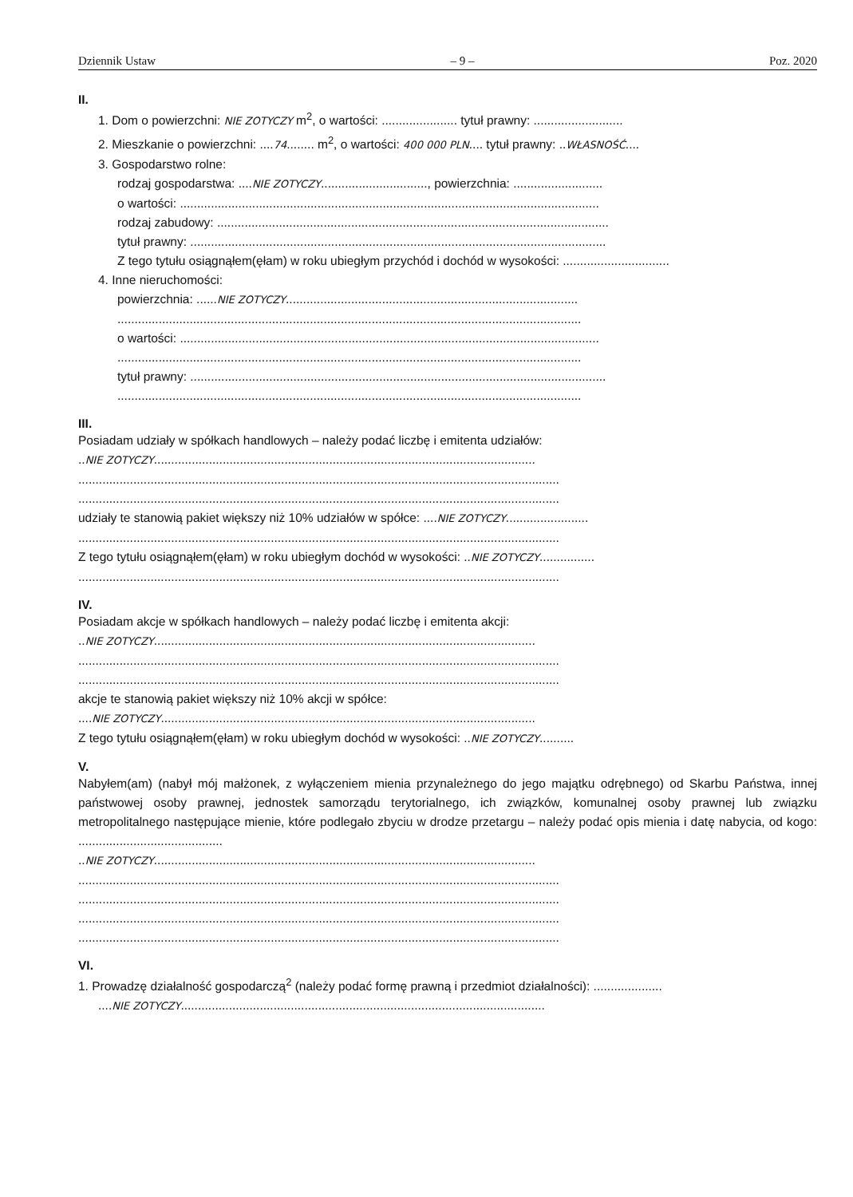Dziennik Ustaw – 9 – Poz. 2020
II.
1. Dom o powierzchni: NIE ZOTYCZY m<sup>2</sup>, o wartości: ...................... tytuł prawny: ..........................
2. Mieszkanie o powierzchni: ....74........ m<sup>2</sup>, o wartości: 400 000 PLN.... tytuł prawny: ..WŁASNOŚĆ....
3. Gospodarstwo rolne:
rodzaj gospodarstwa: ....NIE ZOTYCZY..............................., powierzchnia: ..........................
o wartości: ..........................................................................................................................
rodzaj zabudowy: ..................................................................................................................
tytuł prawny: .........................................................................................................................
Z tego tytułu osiągnąłem(ęłam) w roku ubiegłym przychód i dochód w wysokości: ...............................
4. Inne nieruchomości:
powierzchnia: ......NIE ZOTYCZY.....................................................................................
.......................................................................................................................................
o wartości: ..........................................................................................................................
.......................................................................................................................................
tytuł prawny: .........................................................................................................................
.......................................................................................................................................
III.
Posiadam udziały w spółkach handlowych – należy podać liczbę i emitenta udziałów:
..NIE ZOTYCZY...............................................................................................................
............................................................................................................................................
............................................................................................................................................
udziały te stanowią pakiet większy niż 10% udziałów w spółce: ....NIE ZOTYCZY........................
............................................................................................................................................
Z tego tytułu osiągnąłem(ęłam) w roku ubiegłym dochód w wysokości: ..NIE ZOTYCZY................
............................................................................................................................................
IV.
Posiadam akcje w spółkach handlowych – należy podać liczbę i emitenta akcji:
..NIE ZOTYCZY...............................................................................................................
............................................................................................................................................
............................................................................................................................................
akcje te stanowią pakiet większy niż 10% akcji w spółce:
....NIE ZOTYCZY.............................................................................................................
Z tego tytułu osiągnąłem(ęłam) w roku ubiegłym dochód w wysokości: ..NIE ZOTYCZY..........
V.
Nabyłem(am) (nabył mój małżonek, z wyłączeniem mienia przynależnego do jego majątku odrębnego) od Skarbu Państwa, innej państwowej osoby prawnej, jednostek samorządu terytorialnego, ich związków, komunalnej osoby prawnej lub związku metropolitalnego następujące mienie, które podlegało zbyciu w drodze przetargu – należy podać opis mienia i datę nabycia, od kogo: ..........................................
..NIE ZOTYCZY...............................................................................................................
............................................................................................................................................
............................................................................................................................................
............................................................................................................................................
............................................................................................................................................
VI.
1. Prowadzę działalność gospodarczą<sup>2</sup> (należy podać formę prawną i przedmiot działalności): ....................
....NIE ZOTYCZY..........................................................................................................